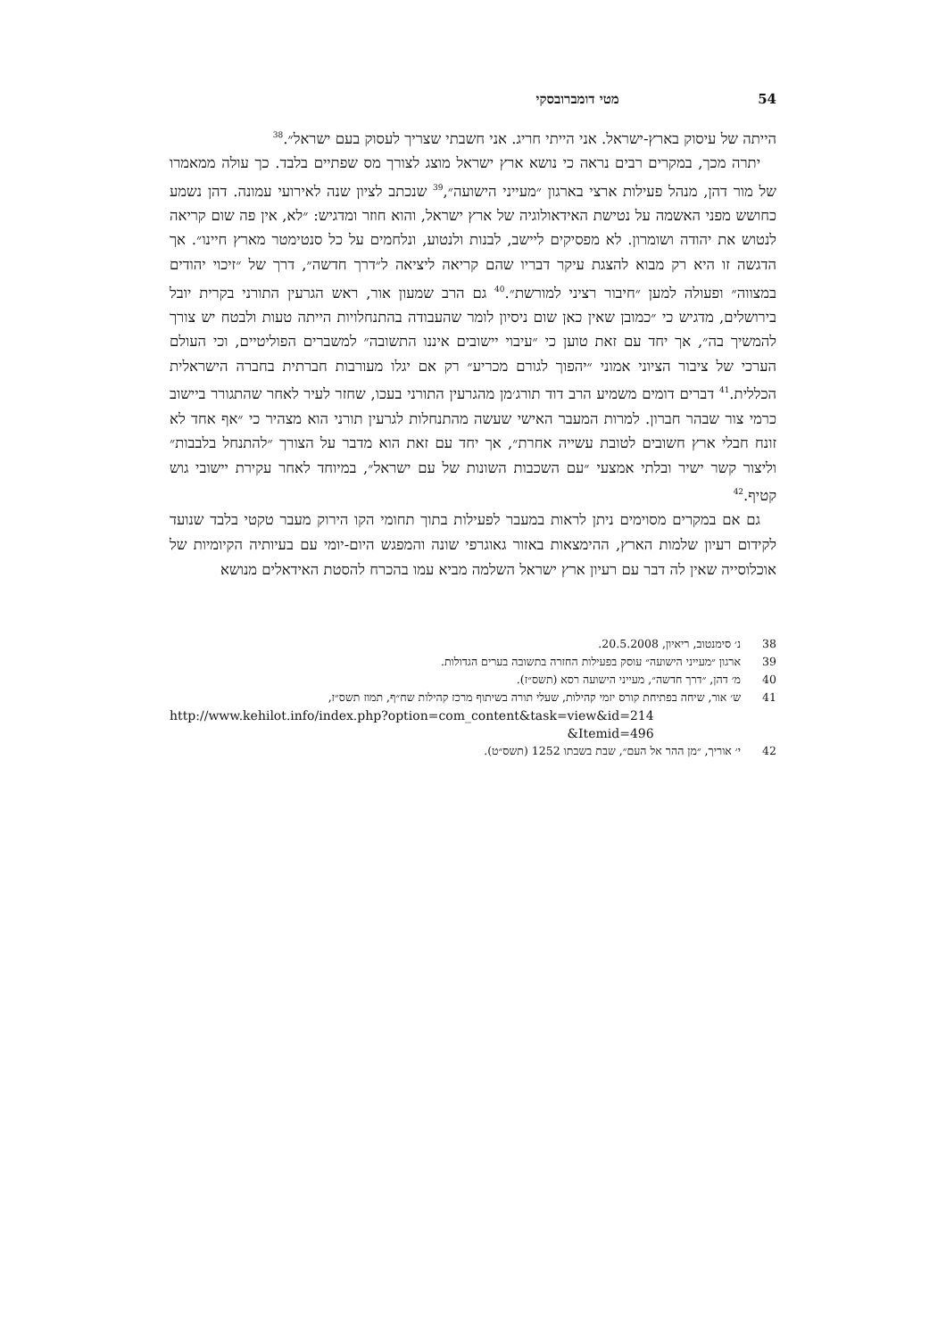54 מטי דומברובסקי
הייתה של עיסוק בארץ-ישראל. אני הייתי חריג. אני חשבתי שצריך לעסוק בעם ישראל״.<sup>38</sup>
יתרה מכך, במקרים רבים נראה כי נושא ארץ ישראל מוצג לצורך מס שפתיים בלבד. כך עולה ממאמרו של מור דהן, מנהל פעילות ארצי בארגון ״מעייני הישועה״,<sup>39</sup> שנכתב לציון שנה לאירועי עמונה. דהן נשמע כחושש מפני האשמה על נטישת האידאולוגיה של ארץ ישראל, והוא חוזר ומדגיש: ״לא, אין פה שום קריאה לנטוש את יהודה ושומרון. לא מפסיקים ליישב, לבנות ולנטוע, ונלחמים על כל סנטימטר מארץ חיינו״. אך הדגשה זו היא רק מבוא להצגת עיקר דבריו שהם קריאה ליציאה ל״דרך חדשה״, דרך של ״זיכוי יהודים במצווה״ ופעולה למען ״חיבור רציני למורשת״.<sup>40</sup> גם הרב שמעון אור, ראש הגרעין התורני בקרית יובל בירושלים, מדגיש כי ״כמובן שאין כאן שום ניסיון לומר שהעבודה בהתנחלויות הייתה טעות ולבטח יש צורך להמשיך בה״, אך יחד עם זאת טוען כי ״עיבוי יישובים איננו התשובה״ למשברים הפוליטיים, וכי העולם הערכי של ציבור הציוני אמוני ״יהפוך לגורם מכריע״ רק אם יגלו מעורבות חברתית בחברה הישראלית הכללית.<sup>41</sup> דברים דומים משמיע הרב דוד תורג׳מן מהגרעין התורני בעכו, שחזר לעיר לאחר שהתגורר ביישוב כרמי צור שבהר חברון. למרות המעבר האישי שעשה מהתנחלות לגרעין תורני הוא מצהיר כי ״אף אחד לא זונח חבלי ארץ חשובים לטובת עשייה אחרת״, אך יחד עם זאת הוא מדבר על הצורך ״להתנחל בלבבות״ וליצור קשר ישיר ובלתי אמצעי ״עם השכבות השונות של עם ישראל״, במיוחד לאחר עקירת יישובי גוש קטיף.<sup>42</sup>
גם אם במקרים מסוימים ניתן לראות במעבר לפעילות בתוך תחומי הקו הירוק מעבר טקטי בלבד שנועד לקידום רעיון שלמות הארץ, ההימצאות באזור גאוגרפי שונה והמפגש היום-יומי עם בעיותיה הקיומיות של אוכלוסייה שאין לה דבר עם רעיון ארץ ישראל השלמה מביא עמו בהכרח להסטת האידאלים מנושא
38 נ׳ סימנטוב, ריאיון, 20.5.2008.
39 ארגון ״מעייני הישועה״ עוסק בפעילות החזרה בתשובה בערים הגדולות.
40 מ׳ דהן, ״דרך חדשה״, מעייני הישועה רסא (תשס״ז).
41 ש׳ אור, שיחה בפתיחת קורס יזמי קהילות, שעלי תורה בשיתוף מרכז קהילות שח״ף, תמוז תשס״ז,
http://www.kehilot.info/index.php?option=com_content&task=view&id=214
&Itemid=496
42 י׳ אוריך, ״מן ההר אל העם״, שבת בשבתו 1252 (תשס״ט).